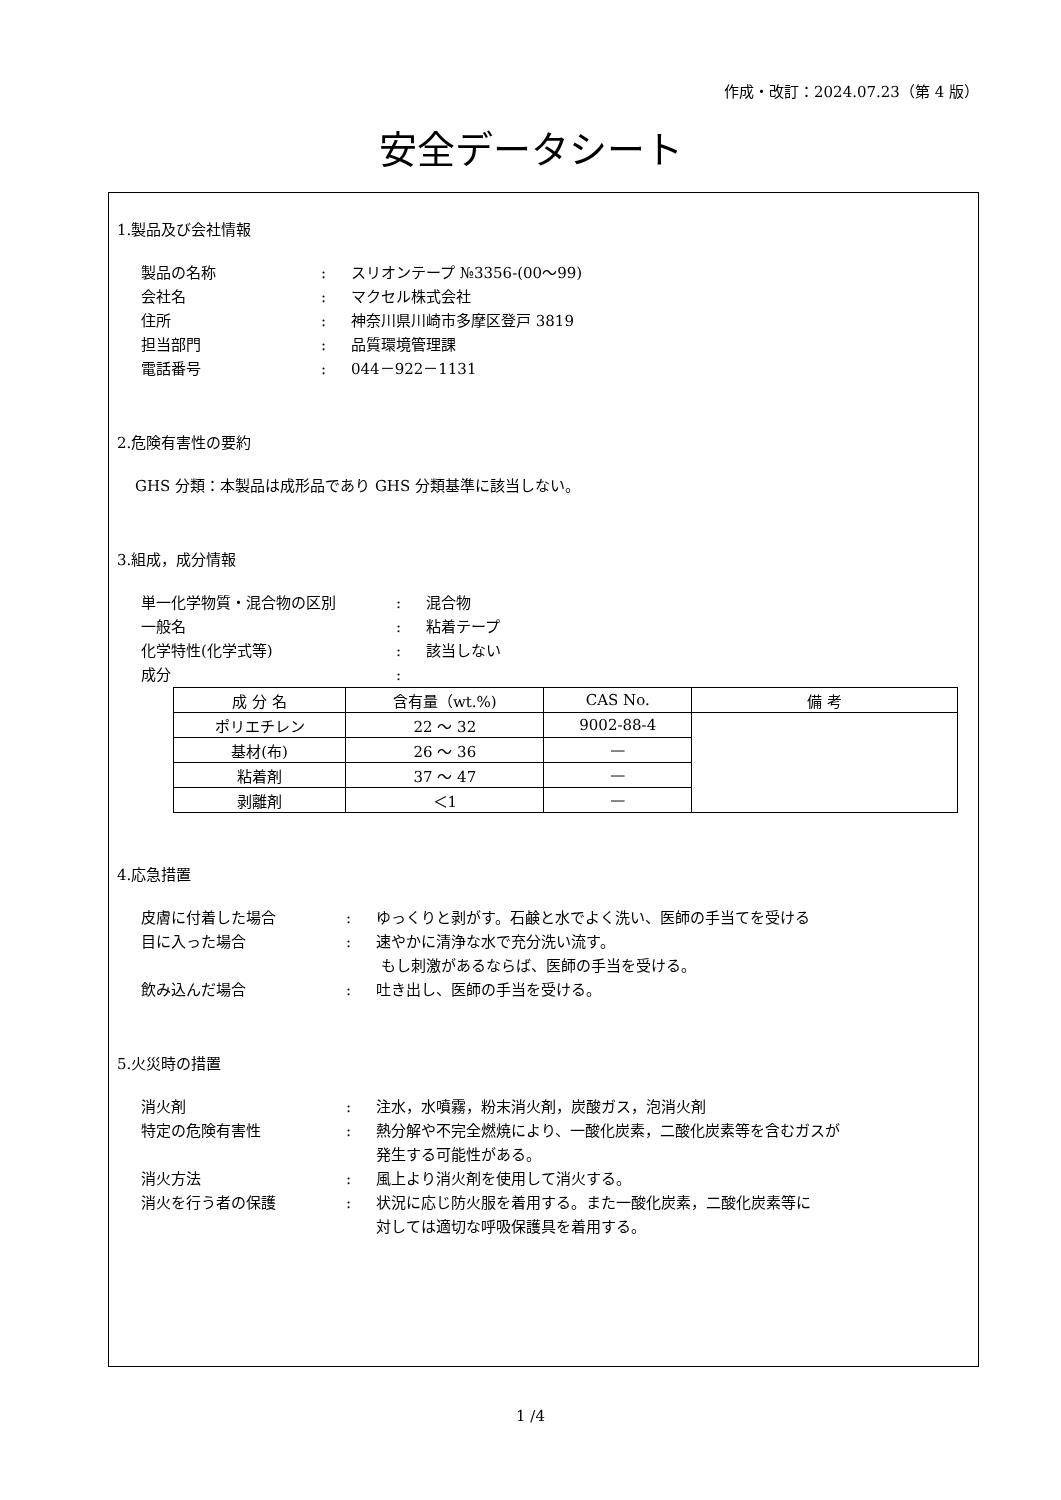作成・改訂：2024.07.23（第 4 版）
安全データシート
1.製品及び会社情報
製品の名称: スリオンテープ №3356-(00～99)
会社名: マクセル株式会社
住所: 神奈川県川崎市多摩区登戸 3819
担当部門: 品質環境管理課
電話番号: 044－922－1131
2.危険有害性の要約
GHS 分類：本製品は成形品であり GHS 分類基準に該当しない。
3.組成，成分情報
単一化学物質・混合物の区別: 混合物
一般名: 粘着テープ
化学特性(化学式等): 該当しない
成分:
| 成 分 名 | 含有量（wt.%) | CAS No. | 備 考 |
| --- | --- | --- | --- |
| ポリエチレン | 22 ～ 32 | 9002-88-4 | |
| 基材(布) | 26 ～ 36 | — | |
| 粘着剤 | 37 ～ 47 | — | |
| 剥離剤 | ＜1 | — | |
4.応急措置
皮膚に付着した場合: ゆっくりと剥がす。石鹸と水でよく洗い、医師の手当てを受ける
目に入った場合: 速やかに清浄な水で充分洗い流す。
もし刺激があるならば、医師の手当を受ける。
飲み込んだ場合: 吐き出し、医師の手当を受ける。
5.火災時の措置
消火剤: 注水，水噴霧，粉末消火剤，炭酸ガス，泡消火剤
特定の危険有害性: 熱分解や不完全燃焼により、一酸化炭素，二酸化炭素等を含むガスが
発生する可能性がある。
消火方法: 風上より消火剤を使用して消火する。
消火を行う者の保護: 状況に応じ防火服を着用する。また一酸化炭素，二酸化炭素等に
対しては適切な呼吸保護具を着用する。
1 /4